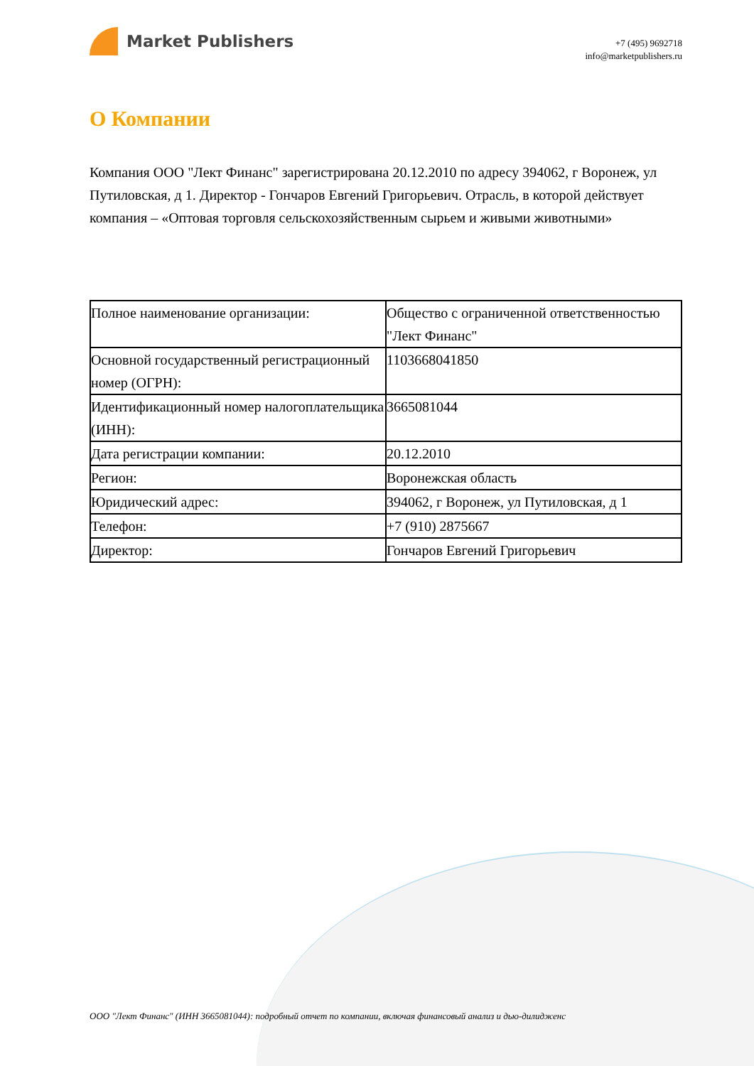Market Publishers
+7 (495) 9692718
info@marketpublishers.ru
О Компании
Компания ООО "Лект Финанс" зарегистрирована 20.12.2010 по адресу 394062, г Воронеж, ул Путиловская, д 1. Директор - Гончаров Евгений Григорьевич. Отрасль, в которой действует компания – «Оптовая торговля сельскохозяйственным сырьем и живыми животными»
| Полное наименование организации: | Общество с ограниченной ответственностью "Лект Финанс" |
| Основной государственный регистрационный номер (ОГРН): | 1103668041850 |
| Идентификационный номер налогоплательщика (ИНН): | 3665081044 |
| Дата регистрации компании: | 20.12.2010 |
| Регион: | Воронежская область |
| Юридический адрес: | 394062, г Воронеж, ул Путиловская, д 1 |
| Телефон: | +7 (910) 2875667 |
| Директор: | Гончаров Евгений Григорьевич |
ООО "Лект Финанс" (ИНН 3665081044): подробный отчет по компании, включая финансовый анализ и дью-дилидженс